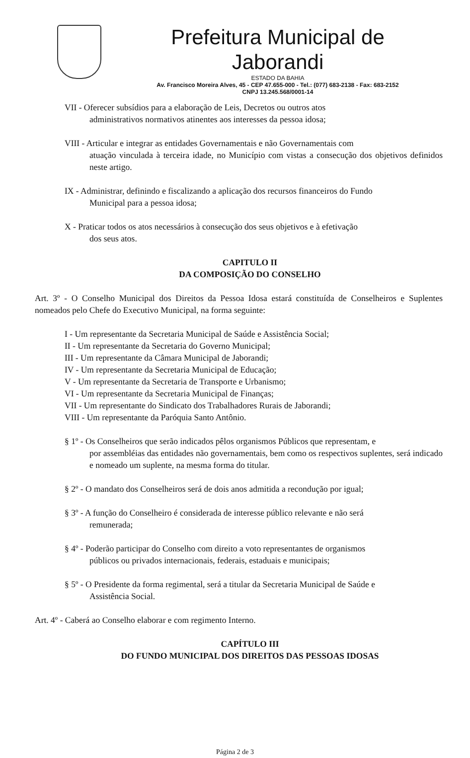Prefeitura Municipal de Jaborandi
ESTADO DA BAHIA
Av. Francisco Moreira Alves, 45 - CEP 47.655-000 - Tel.: (077) 683-2138 - Fax: 683-2152
CNPJ 13.245.568/0001-14
VII - Oferecer subsídios para a elaboração de Leis, Decretos ou outros atos
administrativos normativos atinentes aos interesses da pessoa idosa;
VIII - Articular e integrar as entidades Governamentais e não Governamentais com
atuação vinculada à terceira idade, no Município com vistas a consecução dos objetivos definidos neste artigo.
IX - Administrar, definindo e fiscalizando a aplicação dos recursos financeiros do Fundo
Municipal para a pessoa idosa;
X - Praticar todos os atos necessários à consecução dos seus objetivos e à efetivação
dos seus atos.
CAPITULO II
DA COMPOSIÇÃO DO CONSELHO
Art. 3º - O Conselho Municipal dos Direitos da Pessoa Idosa estará constituída de Conselheiros e Suplentes nomeados pelo Chefe do Executivo Municipal, na forma seguinte:
I - Um representante da Secretaria Municipal de Saúde e Assistência Social;
II - Um representante da Secretaria do Governo Municipal;
III - Um representante da Câmara Municipal de Jaborandi;
IV - Um representante da Secretaria Municipal de Educação;
V - Um representante da Secretaria de Transporte e Urbanismo;
VI - Um representante da Secretaria Municipal de Finanças;
VII - Um representante do Sindicato dos Trabalhadores Rurais de Jaborandi;
VIII - Um representante da Paróquia Santo Antônio.
§ 1º - Os Conselheiros que serão indicados pêlos organismos Públicos que representam, e
por assembléias das entidades não governamentais, bem como os respectivos suplentes, será indicado e nomeado um suplente, na mesma forma do titular.
§ 2º - O mandato dos Conselheiros será de dois anos admitida a recondução por igual;
§ 3º - A função do Conselheiro é considerada de interesse público relevante e não será
remunerada;
§ 4º - Poderão participar do Conselho com direito a voto representantes de organismos
públicos ou privados internacionais, federais, estaduais e municipais;
§ 5º - O Presidente da forma regimental, será a titular da Secretaria Municipal de Saúde e
Assistência Social.
Art. 4º - Caberá ao Conselho elaborar e com regimento Interno.
CAPÍTULO III
DO FUNDO MUNICIPAL DOS DIREITOS DAS PESSOAS IDOSAS
Página 2 de 3